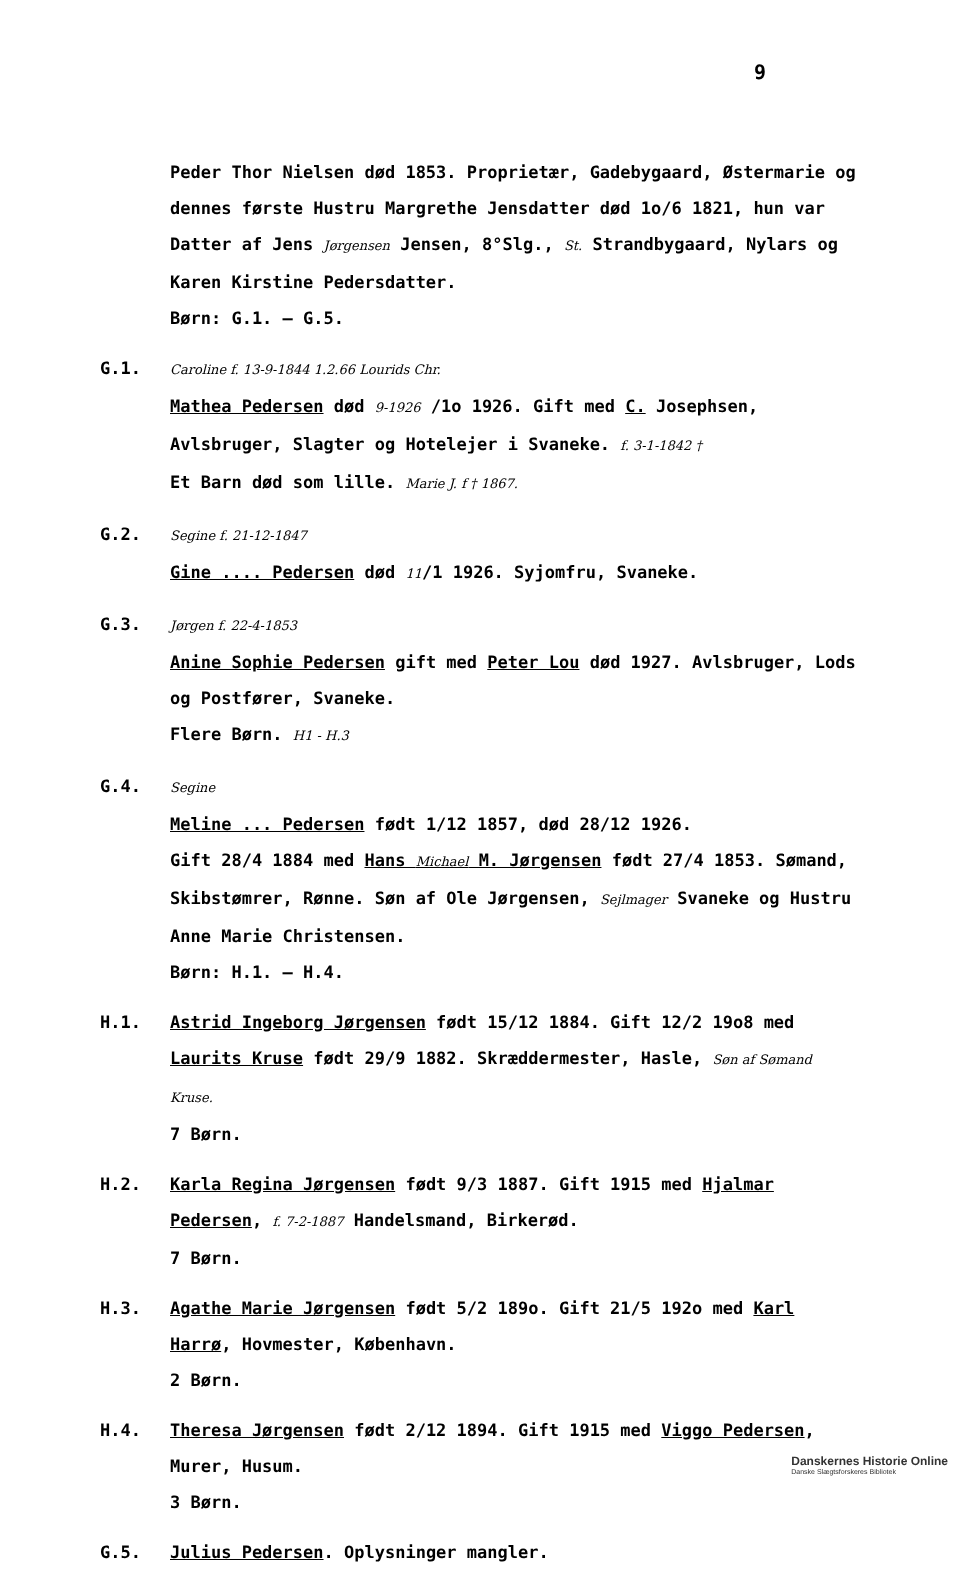9
Peder Thor Nielsen død 1853. Proprietær, Gadebygaard, Østermarie og dennes første Hustru Margrethe Jensdatter død 1o/6 1821, hun var Datter af Jens Jørgensen Jensen, 8°Slg., St. Strandbygaard, Nylars og Karen Kirstine Pedersdatter.
Børn: G.1. – G.5.
G.1.
Caroline f. 13-9-1844 1.2.66 Lourids Chr.
Mathea Pedersen død 9-1926 /1o 1926. Gift med C. Josephsen, Avlsbruger, Slagter og Hotelejer i Svaneke. f. 3-1-1842 †
Et Barn død som lille. Marie J. f † 1867.
G.2.
Segine f. 21-12-1847
Gine .... Pedersen død 11/1 1926. Syjomfru, Svaneke.
G.3.
Jørgen f. 22-4-1853
Anine Sophie Pedersen gift med Peter Lou død 1927. Avlsbruger, Lods og Postfører, Svaneke.
Flere Børn. H1 - H.3
G.4.
Segine
Meline ... Pedersen født 1/12 1857, død 28/12 1926.
Gift 28/4 1884 med Hans Michael M. Jørgensen født 27/4 1853. Sømand, Skibstømrer, Rønne. Søn af Ole Jørgensen, Sejlmager Svaneke og Hustru Anne Marie Christensen.
Børn: H.1. – H.4.
H.1. Astrid Ingeborg Jørgensen født 15/12 1884. Gift 12/2 19o8 med Laurits Kruse født 29/9 1882. Skræddermester, Hasle, Søn af Sømand Kruse.
7 Børn.
H.2. Karla Regina Jørgensen født 9/3 1887. Gift 1915 med Hjalmar Pedersen, f. 7-2-1887 Handelsmand, Birkerød.
7 Børn.
H.3. Agathe Marie Jørgensen født 5/2 189o. Gift 21/5 192o med Karl Harrø, Hovmester, København.
2 Børn.
H.4. Theresa Jørgensen født 2/12 1894. Gift 1915 med Viggo Pedersen, Murer, Husum.
3 Børn.
G.5. Julius Pedersen. Oplysninger mangler.
Danskernes Historie Online
Danske Slægtsforskeres Bibliotek